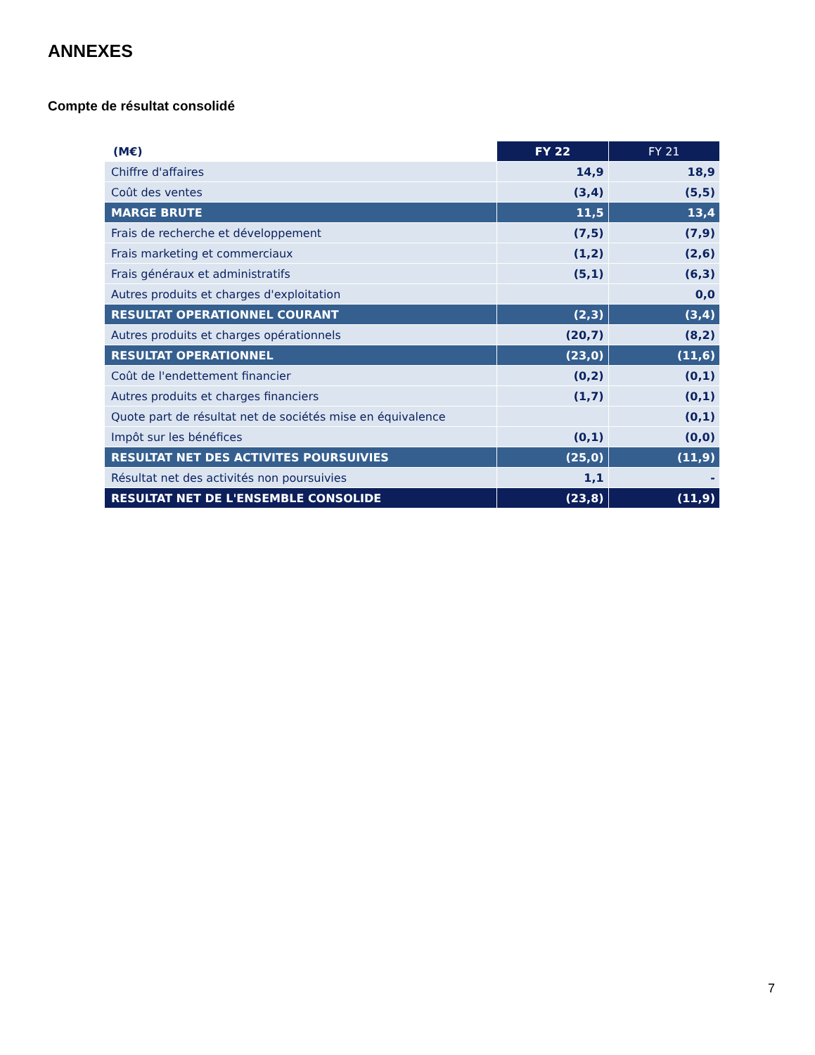ANNEXES
Compte de résultat consolidé
| (M€) | FY 22 | FY 21 |
| --- | --- | --- |
| Chiffre d'affaires | 14,9 | 18,9 |
| Coût des ventes | (3,4) | (5,5) |
| MARGE BRUTE | 11,5 | 13,4 |
| Frais de recherche et développement | (7,5) | (7,9) |
| Frais marketing et commerciaux | (1,2) | (2,6) |
| Frais généraux et administratifs | (5,1) | (6,3) |
| Autres produits et charges d'exploitation | | 0,0 |
| RESULTAT OPERATIONNEL COURANT | (2,3) | (3,4) |
| Autres produits et charges opérationnels | (20,7) | (8,2) |
| RESULTAT OPERATIONNEL | (23,0) | (11,6) |
| Coût de l'endettement financier | (0,2) | (0,1) |
| Autres produits et charges financiers | (1,7) | (0,1) |
| Quote part de résultat net de sociétés mise en équivalence | | (0,1) |
| Impôt sur les bénéfices | (0,1) | (0,0) |
| RESULTAT NET DES ACTIVITES POURSUIVIES | (25,0) | (11,9) |
| Résultat net des activités non poursuivies | 1,1 | - |
| RESULTAT NET DE L'ENSEMBLE CONSOLIDE | (23,8) | (11,9) |
7